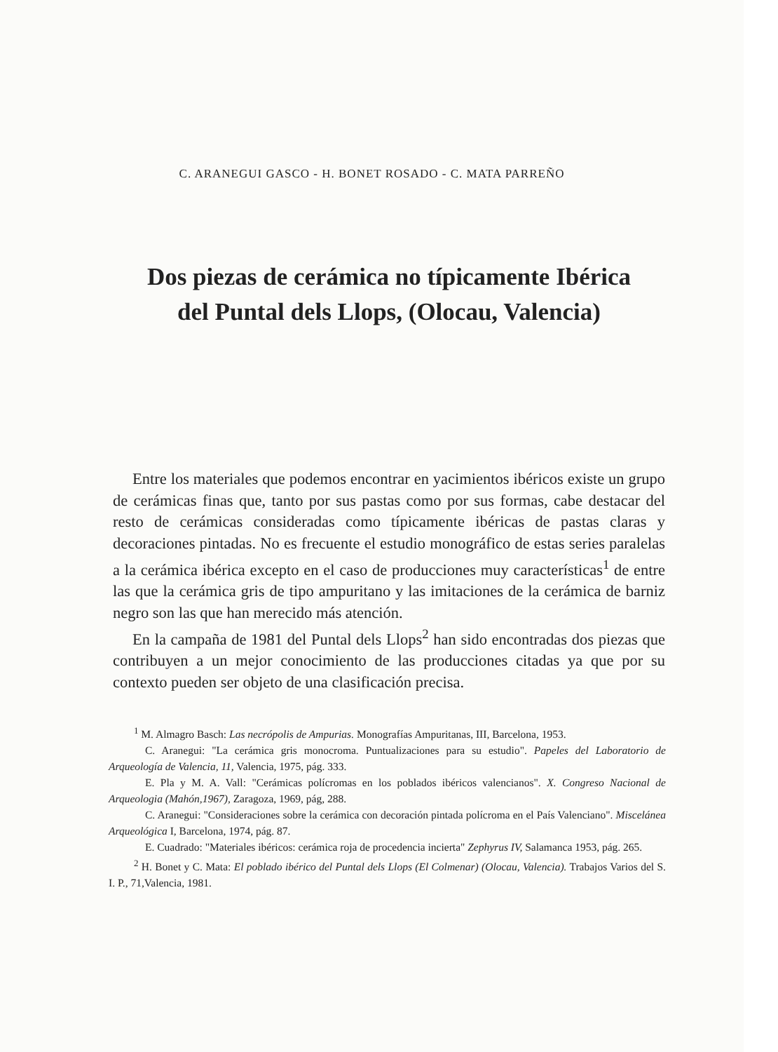C. ARANEGUI GASCO - H. BONET ROSADO - C. MATA PARREÑO
Dos piezas de cerámica no típicamente Ibérica
del Puntal dels Llops, (Olocau, Valencia)
Entre los materiales que podemos encontrar en yacimientos ibéricos existe un grupo de cerámicas finas que, tanto por sus pastas como por sus formas, cabe destacar del resto de cerámicas consideradas como típicamente ibéricas de pastas claras y decoraciones pintadas. No es frecuente el estudio monográfico de estas series paralelas a la cerámica ibérica excepto en el caso de producciones muy características<sup>1</sup> de entre las que la cerámica gris de tipo ampuritano y las imitaciones de la cerámica de barniz negro son las que han merecido más atención.
En la campaña de 1981 del Puntal dels Llops<sup>2</sup> han sido encontradas dos piezas que contribuyen a un mejor conocimiento de las producciones citadas ya que por su contexto pueden ser objeto de una clasificación precisa.
<sup>1</sup> M. Almagro Basch: Las necrópolis de Ampurias. Monografías Ampuritanas, III, Barcelona, 1953.
C. Aranegui: "La cerámica gris monocroma. Puntualizaciones para su estudio". Papeles del Laboratorio de Arqueología de Valencia, 11, Valencia, 1975, pág. 333.
E. Pla y M. A. Vall: "Cerámicas polícromas en los poblados ibéricos valencianos". X. Congreso Nacional de Arqueologia (Mahón,1967), Zaragoza, 1969, pág, 288.
C. Aranegui: "Consideraciones sobre la cerámica con decoración pintada polícroma en el País Valenciano". Miscelánea Arqueológica I, Barcelona, 1974, pág. 87.
E. Cuadrado: "Materiales ibéricos: cerámica roja de procedencia incierta" Zephyrus IV, Salamanca 1953, pág. 265.
<sup>2</sup> H. Bonet y C. Mata: El poblado ibérico del Puntal dels Llops (El Colmenar) (Olocau, Valencia). Trabajos Varios del S. I. P., 71,Valencia, 1981.